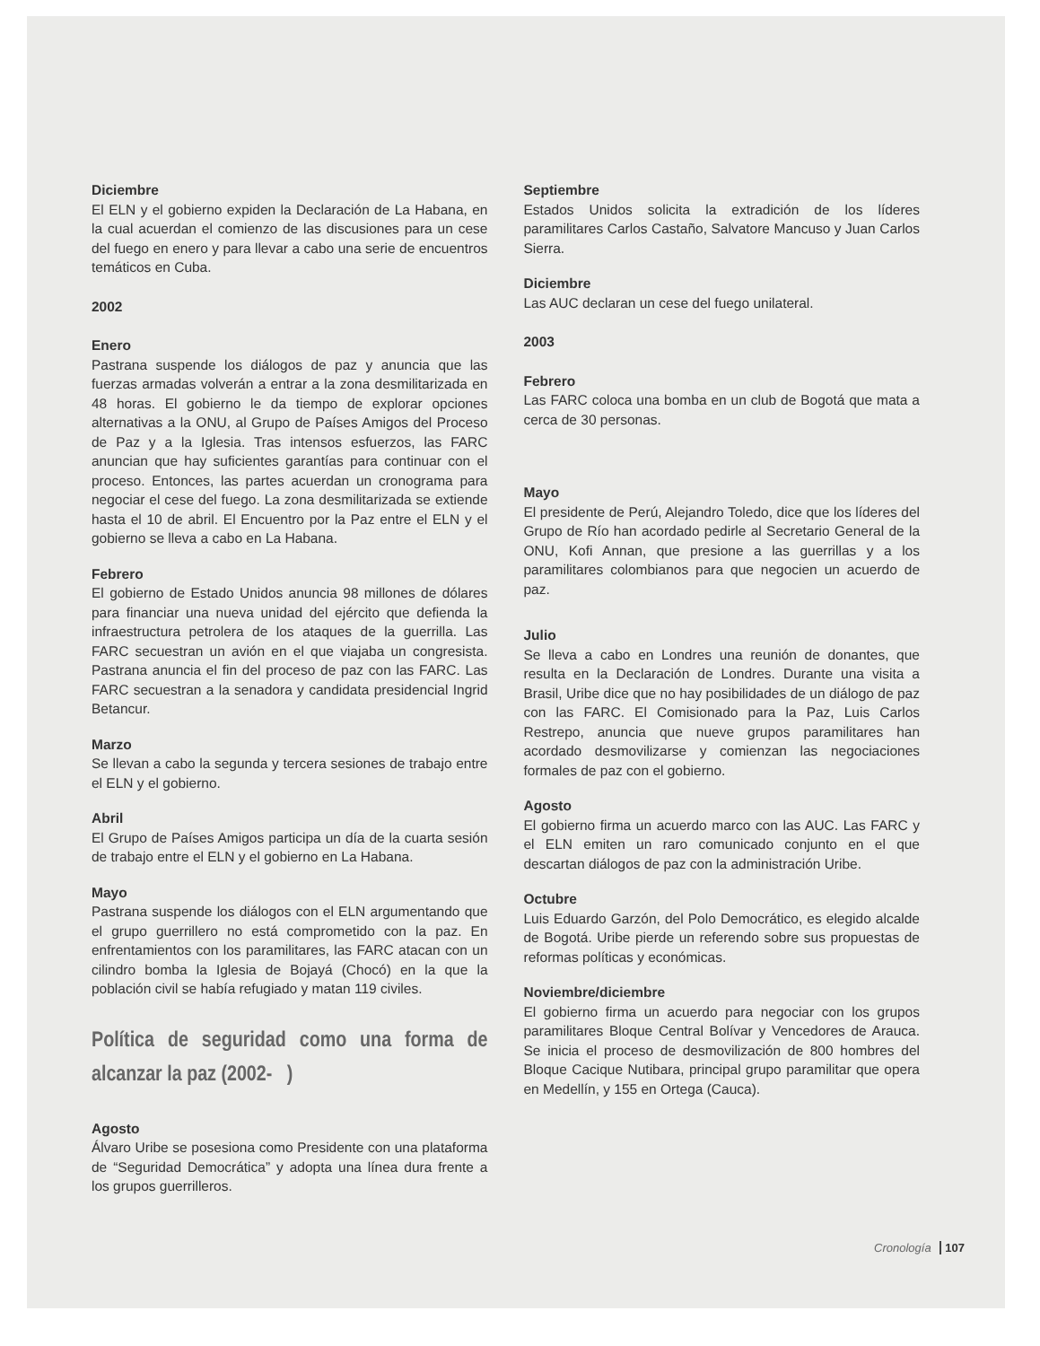Diciembre
El ELN y el gobierno expiden la Declaración de La Habana, en la cual acuerdan el comienzo de las discusiones para un cese del fuego en enero y para llevar a cabo una serie de encuentros temáticos en Cuba.
2002
Enero
Pastrana suspende los diálogos de paz y anuncia que las fuerzas armadas volverán a entrar a la zona desmilitarizada en 48 horas. El gobierno le da tiempo de explorar opciones alternativas a la ONU, al Grupo de Países Amigos del Proceso de Paz y a la Iglesia. Tras intensos esfuerzos, las FARC anuncian que hay suficientes garantías para continuar con el proceso. Entonces, las partes acuerdan un cronograma para negociar el cese del fuego. La zona desmilitarizada se extiende hasta el 10 de abril. El Encuentro por la Paz entre el ELN y el gobierno se lleva a cabo en La Habana.
Febrero
El gobierno de Estado Unidos anuncia 98 millones de dólares para financiar una nueva unidad del ejército que defienda la infraestructura petrolera de los ataques de la guerrilla. Las FARC secuestran un avión en el que viajaba un congresista. Pastrana anuncia el fin del proceso de paz con las FARC. Las FARC secuestran a la senadora y candidata presidencial Ingrid Betancur.
Marzo
Se llevan a cabo la segunda y tercera sesiones de trabajo entre el ELN y el gobierno.
Abril
El Grupo de Países Amigos participa un día de la cuarta sesión de trabajo entre el ELN y el gobierno en La Habana.
Mayo
Pastrana suspende los diálogos con el ELN argumentando que el grupo guerrillero no está comprometido con la paz. En enfrentamientos con los paramilitares, las FARC atacan con un cilindro bomba la Iglesia de Bojayá (Chocó) en la que la población civil se había refugiado y matan 119 civiles.
Política de seguridad como una forma de alcanzar la paz (2002- )
Agosto
Álvaro Uribe se posesiona como Presidente con una plataforma de “Seguridad Democrática” y adopta una línea dura frente a los grupos guerrilleros.
Septiembre
Estados Unidos solicita la extradición de los líderes paramilitares Carlos Castaño, Salvatore Mancuso y Juan Carlos Sierra.
Diciembre
Las AUC declaran un cese del fuego unilateral.
2003
Febrero
Las FARC coloca una bomba en un club de Bogotá que mata a cerca de 30 personas.
Mayo
El presidente de Perú, Alejandro Toledo, dice que los líderes del Grupo de Río han acordado pedirle al Secretario General de la ONU, Kofi Annan, que presione a las guerrillas y a los paramilitares colombianos para que negocien un acuerdo de paz.
Julio
Se lleva a cabo en Londres una reunión de donantes, que resulta en la Declaración de Londres. Durante una visita a Brasil, Uribe dice que no hay posibilidades de un diálogo de paz con las FARC. El Comisionado para la Paz, Luis Carlos Restrepo, anuncia que nueve grupos paramilitares han acordado desmovilizarse y comienzan las negociaciones formales de paz con el gobierno.
Agosto
El gobierno firma un acuerdo marco con las AUC. Las FARC y el ELN emiten un raro comunicado conjunto en el que descartan diálogos de paz con la administración Uribe.
Octubre
Luis Eduardo Garzón, del Polo Democrático, es elegido alcalde de Bogotá. Uribe pierde un referendo sobre sus propuestas de reformas políticas y económicas.
Noviembre/diciembre
El gobierno firma un acuerdo para negociar con los grupos paramilitares Bloque Central Bolívar y Vencedores de Arauca. Se inicia el proceso de desmovilización de 800 hombres del Bloque Cacique Nutibara, principal grupo paramilitar que opera en Medellín, y 155 en Ortega (Cauca).
Cronología 107